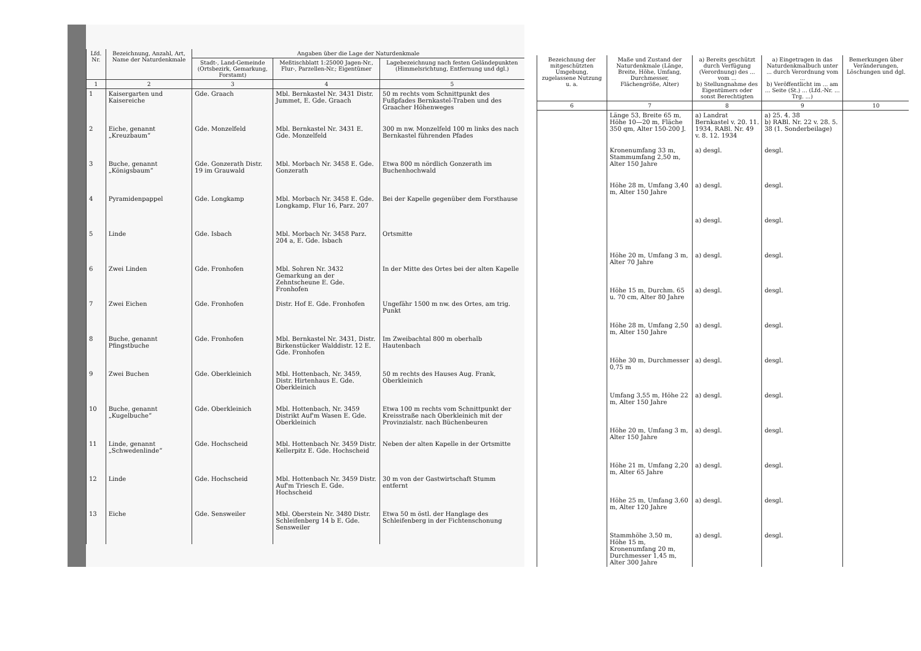| Lfd. Nr. | Bezeichnung, Anzahl, Art, Name der Naturdenkmale | Angaben über die Lage der Naturdenkmale | | |
| --- | --- | --- | --- | --- |
| | | Stadt-, Land-Gemeinde (Ortsbezirk, Gemarkung, Forstamt) | Meßtischblatt 1:25000 Jagen-Nr., Flur-, Parzellen-Nr.; Eigentümer | Lagebezeichnung nach festen Geländepunkten (Himmelsrichtung, Entfernung und dgl.) |
| 1 | 2 | 3 | 4 | 5 |
| 1 | Kaisergarten und Kaisereiche | Gde. Graach | Mbl. Bernkastel Nr. 3431 Distr. Jummet, E. Gde. Graach | 50 m rechts vom Schnittpunkt des Fußpfades Bernkastel-Traben und des Graacher Höhenweges |
| 2 | Eiche, genannt „Kreuzbaum“ | Gde. Monzelfeld | Mbl. Bernkastel Nr. 3431 E. Gde. Monzelfeld | 300 m nw. Monzelfeld 100 m links des nach Bernkastel führenden Pfades |
| 3 | Buche, genannt „Königsbaum“ | Gde. Gonzerath Distr. 19 im Grauwald | Mbl. Morbach Nr. 3458 E. Gde. Gonzerath | Etwa 800 m nördlich Gonzerath im Buchenhochwald |
| 4 | Pyramidenpappel | Gde. Longkamp | Mbl. Morbach Nr. 3458 E. Gde. Longkamp, Flur 16, Parz. 207 | Bei der Kapelle gegenüber dem Forsthause |
| 5 | Linde | Gde. Isbach | Mbl. Morbach Nr. 3458 Parz. 204 a, E. Gde. Isbach | Ortsmitte |
| 6 | Zwei Linden | Gde. Fronhofen | Mbl. Sohren Nr. 3432 Gemarkung an der Zehntscheune E. Gde. Fronhofen | In der Mitte des Ortes bei der alten Kapelle |
| 7 | Zwei Eichen | Gde. Fronhofen | Distr. Hof E. Gde. Fronhofen | Ungefähr 1500 m nw. des Ortes, am trig. Punkt |
| 8 | Buche, genannt Pfingstbuche | Gde. Fronhofen | Mbl. Bernkastel Nr. 3431, Distr. Birkenstücker Walddistr. 12 E. Gde. Fronhofen | Im Zweibachtal 800 m oberhalb Hautenbach |
| 9 | Zwei Buchen | Gde. Oberkleinich | Mbl. Hottenbach, Nr. 3459, Distr. Hirtenhaus E. Gde. Oberkleinich | 50 m rechts des Hauses Aug. Frank, Oberkleinich |
| 10 | Buche, genannt „Kugelbuche“ | Gde. Oberkleinich | Mbl. Hottenbach, Nr. 3459 Distrikt Auf'm Wasen E. Gde. Oberkleinich | Etwa 100 m rechts vom Schnittpunkt der Kreisstraße nach Oberkleinich mit der Provinzialstr. nach Büchenbeuren |
| 11 | Linde, genannt „Schwedenlinde“ | Gde. Hochscheid | Mbl. Hottenbach Nr. 3459 Distr. Kellerpitz E. Gde. Hochscheid | Neben der alten Kapelle in der Ortsmitte |
| 12 | Linde | Gde. Hochscheid | Mbl. Hottenbach Nr. 3459 Distr. Auf'm Triesch E. Gde. Hochscheid | 30 m von der Gastwirtschaft Stumm entfernt |
| 13 | Eiche | Gde. Sensweiler | Mbl. Oberstein Nr. 3480 Distr. Schleifenberg 14 b E. Gde. Sensweiler | Etwa 50 m östl. der Hanglage des Schleifenberg in der Fichtenschonung |
| Bezeichnung der mitgeschützten Umgebung, zugelassene Nutzung u. a. | Maße und Zustand der Naturdenkmale (Länge, Breite, Höhe, Umfang, Durchmesser, Flächengröße, Alter) | a) Bereits geschützt durch Verfügung (Verordnung) des ... vom ... b) Stellungnahme des Eigentümers oder sonst Berechtigten | a) Eingetragen in das Naturdenkmalbuch unter ... durch Verordnung vom ... b) Veröffentlicht im ... am ... Seite (St.) ... (Lfd.-Nr. ... Trg. ...) | Bemerkungen über Veränderungen, Löschungen und dgl. |
| --- | --- | --- | --- | --- |
| 6 | 7 | 8 | 9 | 10 |
| | Länge 53, Breite 65 m, Höhe 10—20 m, Fläche 350 qm, Alter 150-200 J. | a) Landrat Bernkastel v. 20. 11. 1934, RABl. Nr. 49 v. 8. 12. 1934 | a) 25. 4. 38 b) RABl. Nr. 22 v. 28. 5. 38 (1. Sonderbeilage) | |
| | Kronenumfang 33 m, Stammumfang 2,50 m, Alter 150 Jahre | a) desgl. | desgl. | |
| | Höhe 28 m, Umfang 3,40 m, Alter 150 Jahre | a) desgl. | desgl. | |
| | | a) desgl. | desgl. | |
| | Höhe 20 m, Umfang 3 m, Alter 70 Jahre | a) desgl. | desgl. | |
| | Höhe 15 m, Durchm. 65 u. 70 cm, Alter 80 Jahre | a) desgl. | desgl. | |
| | Höhe 28 m, Umfang 2,50 m, Alter 150 Jahre | a) desgl. | desgl. | |
| | Höhe 30 m, Durchmesser 0,75 m | a) desgl. | desgl. | |
| | Umfang 3,55 m, Höhe 22 m, Alter 150 Jahre | a) desgl. | desgl. | |
| | Höhe 20 m, Umfang 3 m, Alter 150 Jahre | a) desgl. | desgl. | |
| | Höhe 21 m, Umfang 2,20 m, Alter 65 Jahre | a) desgl. | desgl. | |
| | Höhe 25 m, Umfang 3,60 m, Alter 120 Jahre | a) desgl. | desgl. | |
| | Stammhöhe 3,50 m, Höhe 15 m, Kronenumfang 20 m, Durchmesser 1,45 m, Alter 300 Jahre | a) desgl. | desgl. | |